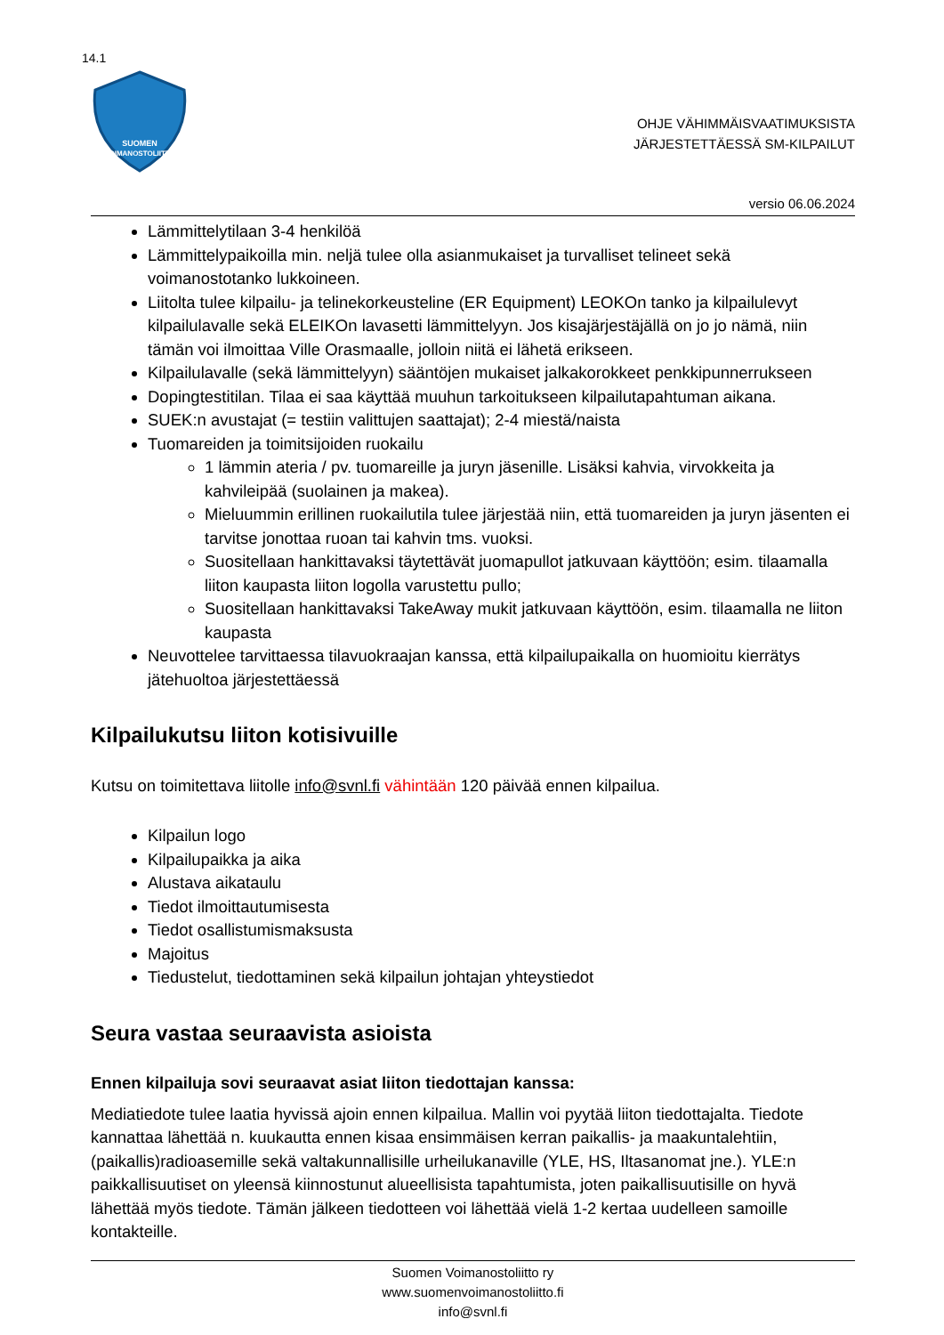14.1
SUOMEN
VOIMANOSTOLIITTO
OHJE VÄHIMMÄISVAATIMUKSISTA
JÄRJESTETTÄESSÄ SM-KILPAILUT
versio 06.06.2024
Lämmittelytilaan 3-4 henkilöä
Lämmittelypaikoilla min. neljä tulee olla asianmukaiset ja turvalliset telineet sekä voimanostotanko lukkoineen.
Liitolta tulee kilpailu- ja telinekorkeusteline (ER Equipment) LEOKOn tanko ja kilpailulevyt kilpailulavalle sekä ELEIKOn lavasetti lämmittelyyn. Jos kisajärjestäjällä on jo jo nämä, niin tämän voi ilmoittaa Ville Orasmaalle, jolloin niitä ei lähetä erikseen.
Kilpailulavalle (sekä lämmittelyyn) sääntöjen mukaiset jalkakorokkeet penkkipunnerrukseen
Dopingtestitilan. Tilaa ei saa käyttää muuhun tarkoitukseen kilpailutapahtuman aikana.
SUEK:n avustajat (= testiin valittujen saattajat); 2-4 miestä/naista
Tuomareiden ja toimitsijoiden ruokailu
1 lämmin ateria / pv. tuomareille ja juryn jäsenille. Lisäksi kahvia, virvokkeita ja kahvileipää (suolainen ja makea).
Mieluummin erillinen ruokailutila tulee järjestää niin, että tuomareiden ja juryn jäsenten ei tarvitse jonottaa ruoan tai kahvin tms. vuoksi.
Suositellaan hankittavaksi täytettävät juomapullot jatkuvaan käyttöön; esim. tilaamalla liiton kaupasta liiton logolla varustettu pullo;
Suositellaan hankittavaksi TakeAway mukit jatkuvaan käyttöön, esim. tilaamalla ne liiton kaupasta
Neuvottelee tarvittaessa tilavuokraajan kanssa, että kilpailupaikalla on huomioitu kierrätys jätehuoltoa järjestettäessä
Kilpailukutsu liiton kotisivuille
Kutsu on toimitettava liitolle info@svnl.fi vähintään 120 päivää ennen kilpailua.
Kilpailun logo
Kilpailupaikka ja aika
Alustava aikataulu
Tiedot ilmoittautumisesta
Tiedot osallistumismaksusta
Majoitus
Tiedustelut, tiedottaminen sekä kilpailun johtajan yhteystiedot
Seura vastaa seuraavista asioista
Ennen kilpailuja sovi seuraavat asiat liiton tiedottajan kanssa:
Mediatiedote tulee laatia hyvissä ajoin ennen kilpailua. Mallin voi pyytää liiton tiedottajalta. Tiedote kannattaa lähettää n. kuukautta ennen kisaa ensimmäisen kerran paikallis- ja maakuntalehtiin, (paikallis)radioasemille sekä valtakunnallisille urheilukanaville (YLE, HS, Iltasanomat jne.). YLE:n paikkallisuutiset on yleensä kiinnostunut alueellisista tapahtumista, joten paikallisuutisille on hyvä lähettää myös tiedote. Tämän jälkeen tiedotteen voi lähettää vielä 1-2 kertaa uudelleen samoille kontakteille.
Suomen Voimanostoliitto ry
www.suomenvoimanostoliitto.fi
info@svnl.fi